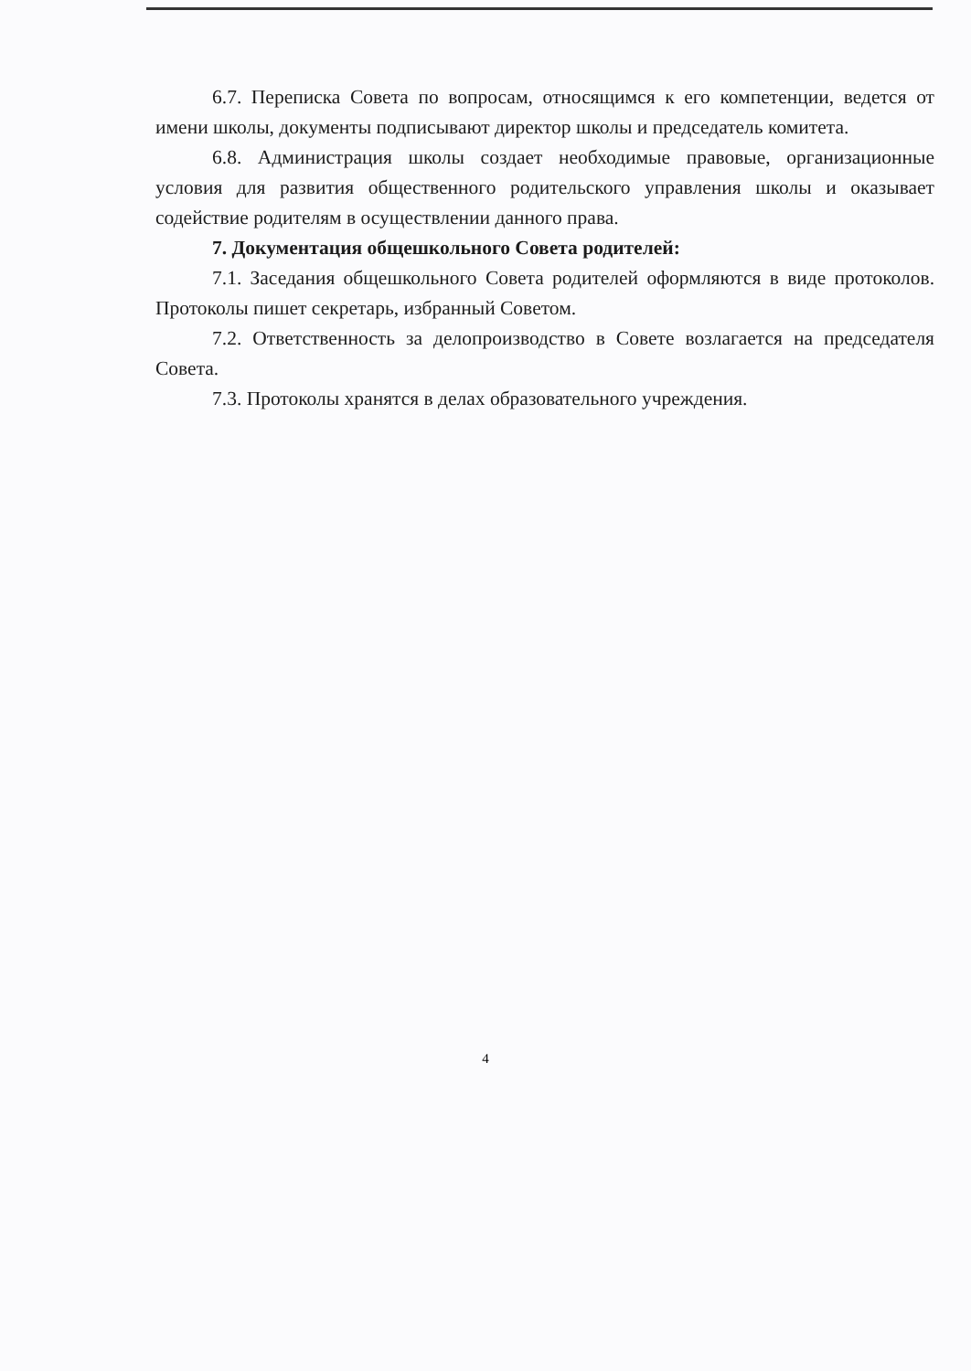6.7. Переписка Совета по вопросам, относящимся к его компетенции, ведется от имени школы, документы подписывают директор школы и председатель комитета.
6.8. Администрация школы создает необходимые правовые, организационные условия для развития общественного родительского управления школы и оказывает содействие родителям в осуществлении данного права.
7. Документация общешкольного Совета родителей:
7.1. Заседания общешкольного Совета родителей оформляются в виде протоколов. Протоколы пишет секретарь, избранный Советом.
7.2. Ответственность за делопроизводство в Совете возлагается на председателя Совета.
7.3. Протоколы хранятся в делах образовательного учреждения.
4